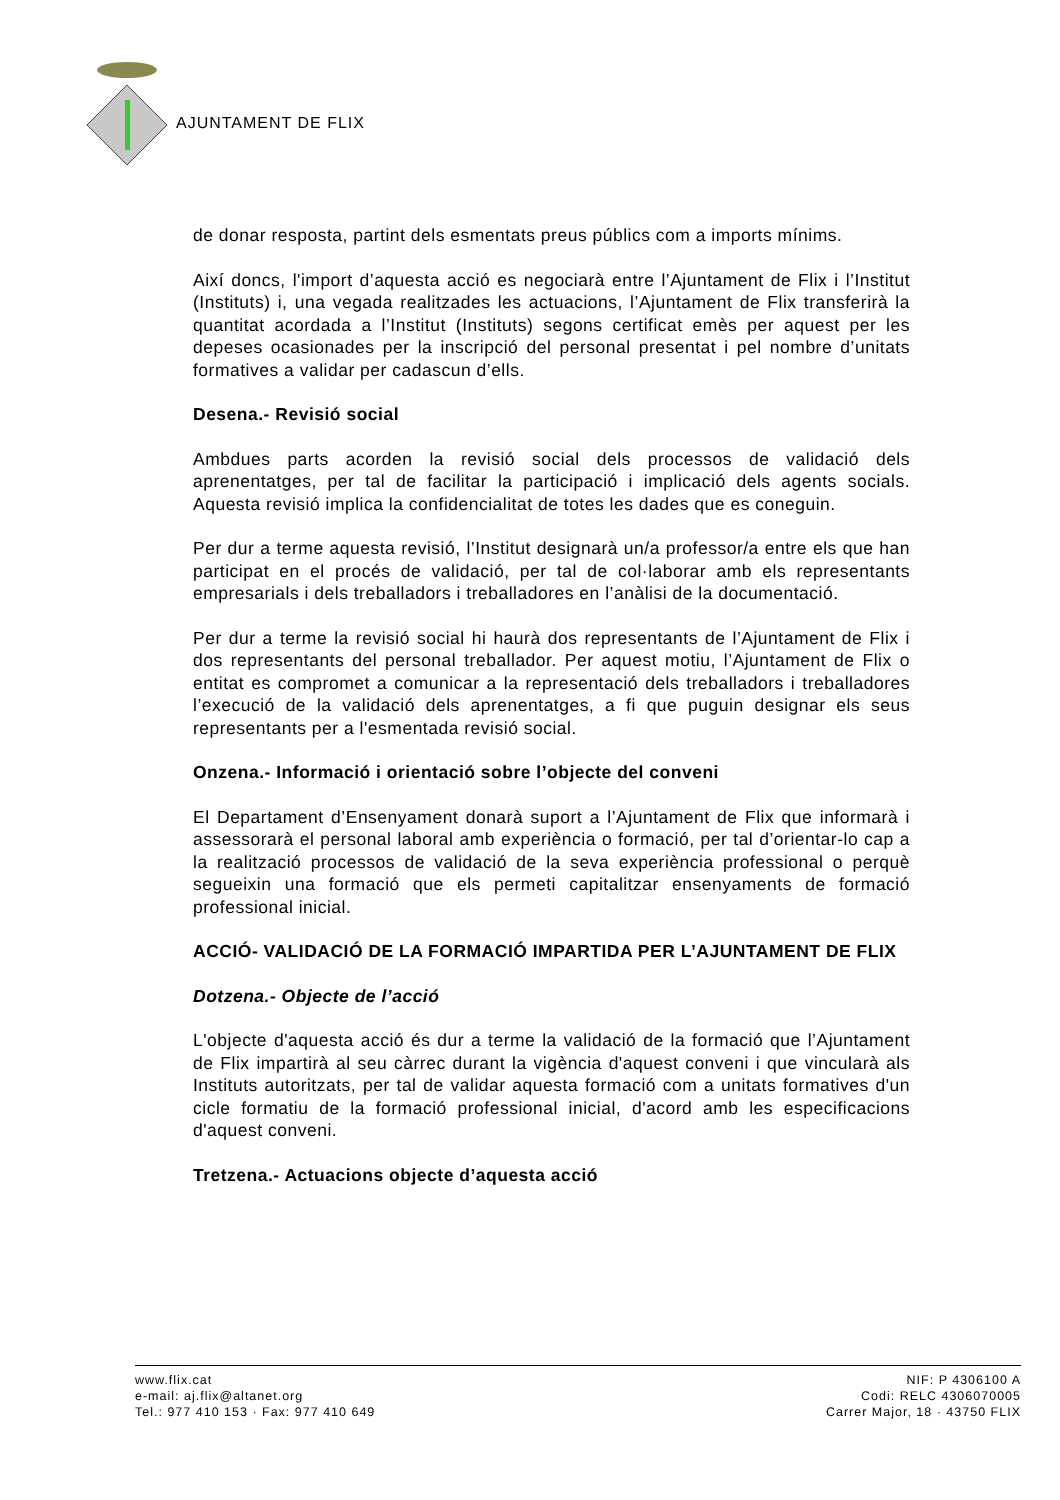AJUNTAMENT DE FLIX
de donar resposta, partint dels esmentats preus públics com a imports mínims.
Així doncs, l'import d’aquesta acció es negociarà entre l’Ajuntament de Flix i l’Institut (Instituts) i, una vegada realitzades les actuacions, l’Ajuntament de Flix transferirà la quantitat acordada a l’Institut (Instituts) segons certificat emès per aquest per les depeses ocasionades per la inscripció del personal presentat i pel nombre d’unitats formatives a validar per cadascun d’ells.
Desena.- Revisió social
Ambdues parts acorden la revisió social dels processos de validació dels aprenentatges, per tal de facilitar la participació i implicació dels agents socials. Aquesta revisió implica la confidencialitat de totes les dades que es coneguin.
Per dur a terme aquesta revisió, l’Institut designarà un/a professor/a entre els que han participat en el procés de validació, per tal de col·laborar amb els representants empresarials i dels treballadors i treballadores en l’anàlisi de la documentació.
Per dur a terme la revisió social hi haurà dos representants de l’Ajuntament de Flix i dos representants del personal treballador. Per aquest motiu, l’Ajuntament de Flix o entitat es compromet a comunicar a la representació dels treballadors i treballadores l’execució de la validació dels aprenentatges, a fi que puguin designar els seus representants per a l'esmentada revisió social.
Onzena.- Informació i orientació sobre l’objecte del conveni
El Departament d’Ensenyament donarà suport a l’Ajuntament de Flix que informarà i assessorarà el personal laboral amb experiència o formació, per tal d’orientar-lo cap a la realització processos de validació de la seva experiència professional o perquè segueixin una formació que els permeti capitalitzar ensenyaments de formació professional inicial.
ACCIÓ- VALIDACIÓ DE LA FORMACIÓ IMPARTIDA PER L’AJUNTAMENT DE FLIX
Dotzena.- Objecte de l’acció
L'objecte d'aquesta acció és dur a terme la validació de la formació que l’Ajuntament de Flix impartirà al seu càrrec durant la vigència d'aquest conveni i que vincularà als Instituts autoritzats, per tal de validar aquesta formació com a unitats formatives d'un cicle formatiu de la formació professional inicial, d'acord amb les especificacions d'aquest conveni.
Tretzena.- Actuacions objecte d’aquesta acció
www.flix.cat
e-mail: aj.flix@altanet.org
Tel.: 977 410 153 · Fax: 977 410 649
NIF: P 4306100 A
Codi: RELC 4306070005
Carrer Major, 18 · 43750 FLIX